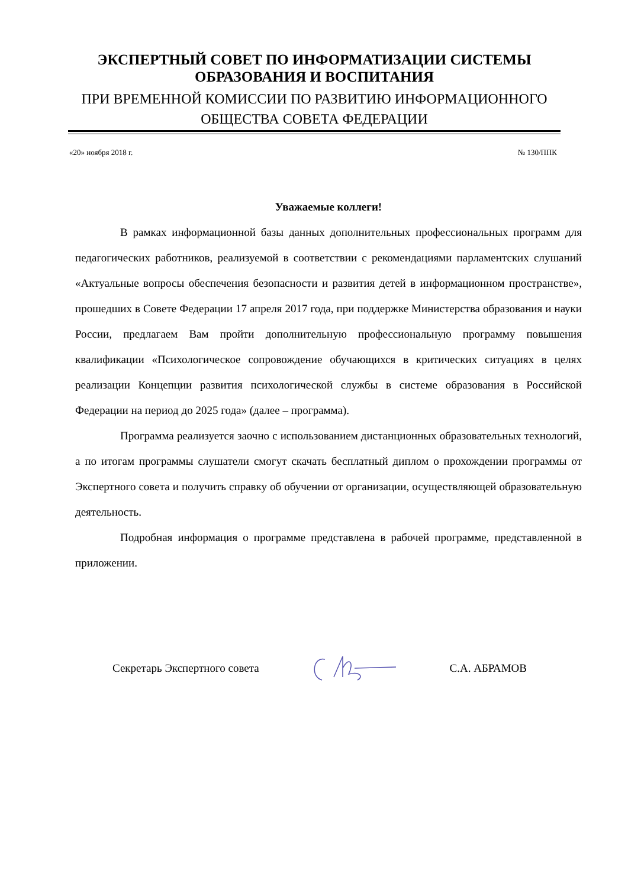ЭКСПЕРТНЫЙ СОВЕТ ПО ИНФОРМАТИЗАЦИИ СИСТЕМЫ ОБРАЗОВАНИЯ И ВОСПИТАНИЯ
ПРИ ВРЕМЕННОЙ КОМИССИИ ПО РАЗВИТИЮ ИНФОРМАЦИОННОГО ОБЩЕСТВА СОВЕТА ФЕДЕРАЦИИ
«20» ноября 2018 г. № 130/ППК
Уважаемые коллеги!
В рамках информационной базы данных дополнительных профессиональных программ для педагогических работников, реализуемой в соответствии с рекомендациями парламентских слушаний «Актуальные вопросы обеспечения безопасности и развития детей в информационном пространстве», прошедших в Совете Федерации 17 апреля 2017 года, при поддержке Министерства образования и науки России, предлагаем Вам пройти дополнительную профессиональную программу повышения квалификации «Психологическое сопровождение обучающихся в критических ситуациях в целях реализации Концепции развития психологической службы в системе образования в Российской Федерации на период до 2025 года» (далее – программа).
Программа реализуется заочно с использованием дистанционных образовательных технологий, а по итогам программы слушатели смогут скачать бесплатный диплом о прохождении программы от Экспертного совета и получить справку об обучении от организации, осуществляющей образовательную деятельность.
Подробная информация о программе представлена в рабочей программе, представленной в приложении.
Секретарь Экспертного совета С.А. АБРАМОВ